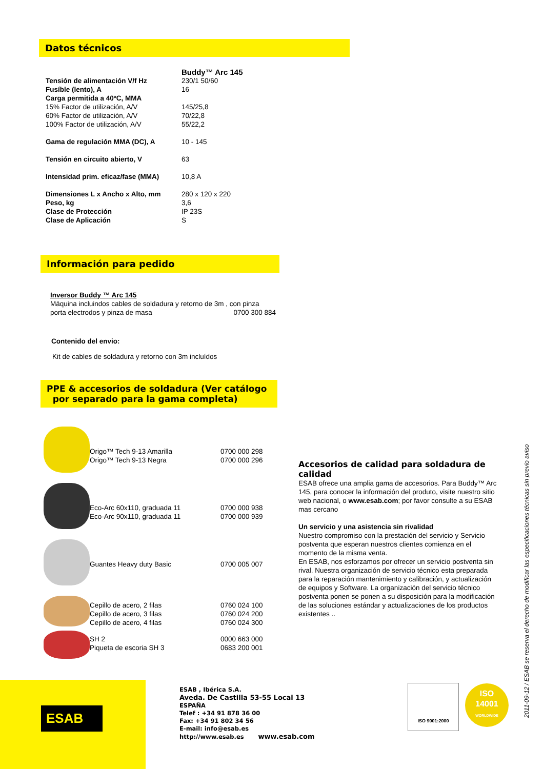Datos técnicos
| | Buddy™ Arc 145 |
| Tensión de alimentación V/f Hz | 230/1 50/60 |
| Fusíble (lento), A | 16 |
| Carga permitida a 40ºC, MMA | |
| 15% Factor de utilización, A/V | 145/25,8 |
| 60% Factor de utilización, A/V | 70/22,8 |
| 100% Factor de utilización, A/V | 55/22,2 |
| Gama de regulación MMA (DC), A | 10 - 145 |
| Tensión en circuito abierto, V | 63 |
| Intensidad prim. eficaz/fase (MMA) | 10,8 A |
| Dimensiones L x Ancho x Alto, mm | 280 x 120 x 220 |
| Peso, kg | 3,6 |
| Clase de Protección | IP 23S |
| Clase de Aplicación | S |
Información para pedido
Inversor Buddy ™ Arc 145
Máquina incluindos cables de soldadura y retorno de 3m , con pinza
porta electrodos y pinza de masa 0700 300 884
Contenido del envio:
Kit de cables de soldadura y retorno con 3m incluídos
PPE & accesorios de soldadura (Ver catálogo
por separado para la gama completa)
| | Origo™ Tech 9-13 Amarilla Origo™ Tech 9-13 Negra | 0700 000 298 0700 000 296 |
| | Eco-Arc 60x110, graduada 11 Eco-Arc 90x110, graduada 11 | 0700 000 938 0700 000 939 |
| | Guantes Heavy duty Basic | 0700 005 007 |
| | Cepillo de acero, 2 filas Cepillo de acero, 3 filas Cepillo de acero, 4 filas | 0760 024 100 0760 024 200 0760 024 300 |
| | SH 2 Piqueta de escoria SH 3 | 0000 663 000 0683 200 001 |
Accesorios de calidad para soldadura de calidad
ESAB ofrece una amplia gama de accesorios. Para Buddy™ Arc 145, para conocer la información del produto, visite nuestro sitio web nacional, o www.esab.com; por favor consulte a su ESAB mas cercano
Un servicio y una asistencia sin rivalidad
Nuestro compromiso con la prestación del servicio y Servicio postventa que esperan nuestros clientes comienza en el momento de la misma venta.
En ESAB, nos esforzamos por ofrecer un servicio postventa sin rival. Nuestra organización de servicio técnico esta preparada para la reparación mantenimiento y calibración, y actualización de equipos y Software. La organización del servicio técnico postventa ponen se ponen a su disposición para la modificación de las soluciones estándar y actualizaciones de los productos existentes ..
ESAB
ESAB , Ibérica S.A.
Aveda. De Castilla 53-55 Local 13
ESPAÑA
Telef : +34 91 878 36 00
Fax: +34 91 802 34 56
E-mail: info@esab.es
http://www.esab.es www.esab.com
ISO 9001:2000
ISO
14001
WORLDWIDE
2011-09-12 / ESAB se reserva el derecho de modificar las especificaciones técnicas sin previo aviso